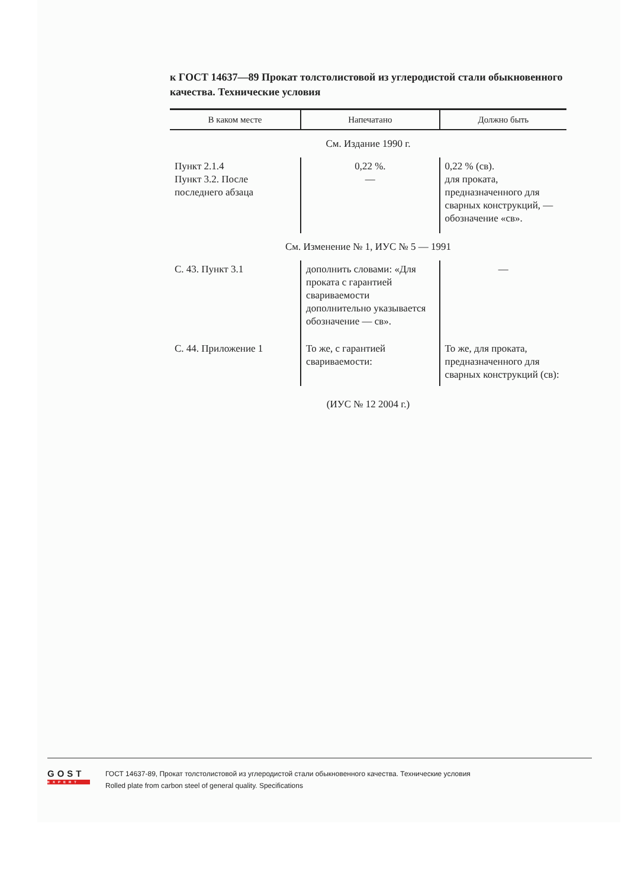к ГОСТ 14637—89 Прокат толстолистовой из углеродистой стали обыкновенного качества. Технические условия
| В каком месте | Напечатано | Должно быть |
| --- | --- | --- |
| См. Издание 1990 г. | | |
| Пункт 2.1.4 Пункт 3.2. После последнего абзаца | 0,22 %. — | 0,22 % (св). для проката, предназначенного для сварных конструкций, — обозначение «св». |
| См. Изменение № 1, ИУС № 5 — 1991 | | |
| С. 43. Пункт 3.1 | дополнить словами: «Для проката с гарантией свариваемости дополнительно указывается обозначение — св». | — |
| С. 44. Приложение 1 | То же, с гарантией свариваемости: | То же, для проката, предназначенного для сварных конструкций (св): |
| (ИУС № 12 2004 г.) | | |
GOST
EXPERT
ГОСТ 14637-89, Прокат толстолистовой из углеродистой стали обыкновенного качества. Технические условия
Rolled plate from carbon steel of general quality. Specifications